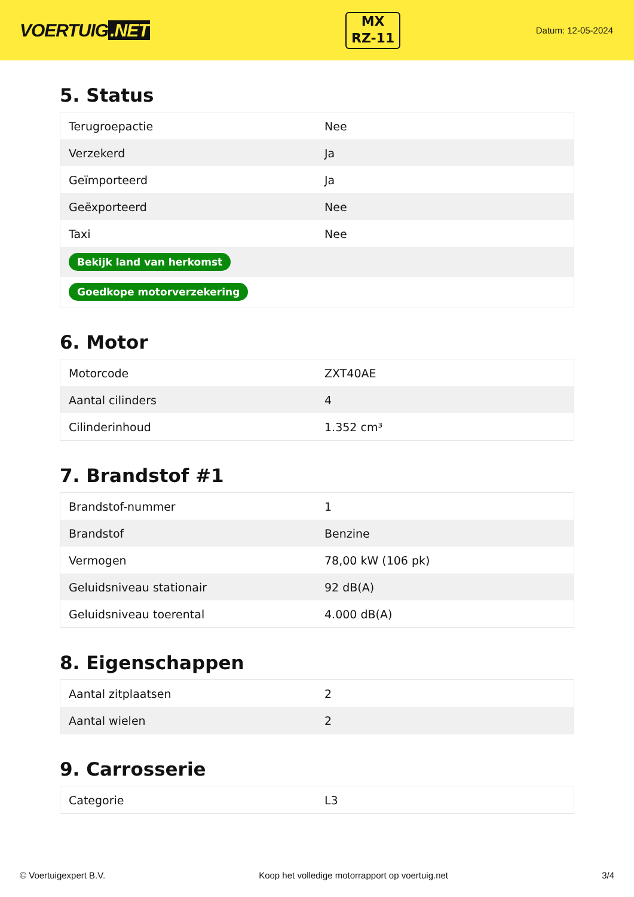VOERTUIG.NET
MX
RZ-11
Datum: 12-05-2024
5. Status
| Terugroepactie | Nee |
| Verzekerd | Ja |
| Geïmporteerd | Ja |
| Geëxporteerd | Nee |
| Taxi | Nee |
| Bekijk land van herkomst | |
| Goedkope motorverzekering | |
6. Motor
| Motorcode | ZXT40AE |
| Aantal cilinders | 4 |
| Cilinderinhoud | 1.352 cm³ |
7. Brandstof #1
| Brandstof-nummer | 1 |
| Brandstof | Benzine |
| Vermogen | 78,00 kW (106 pk) |
| Geluidsniveau stationair | 92 dB(A) |
| Geluidsniveau toerental | 4.000 dB(A) |
8. Eigenschappen
| Aantal zitplaatsen | 2 |
| Aantal wielen | 2 |
9. Carrosserie
| Categorie | L3 |
© Voertuigexpert B.V. Koop het volledige motorrapport op voertuig.net 3/4